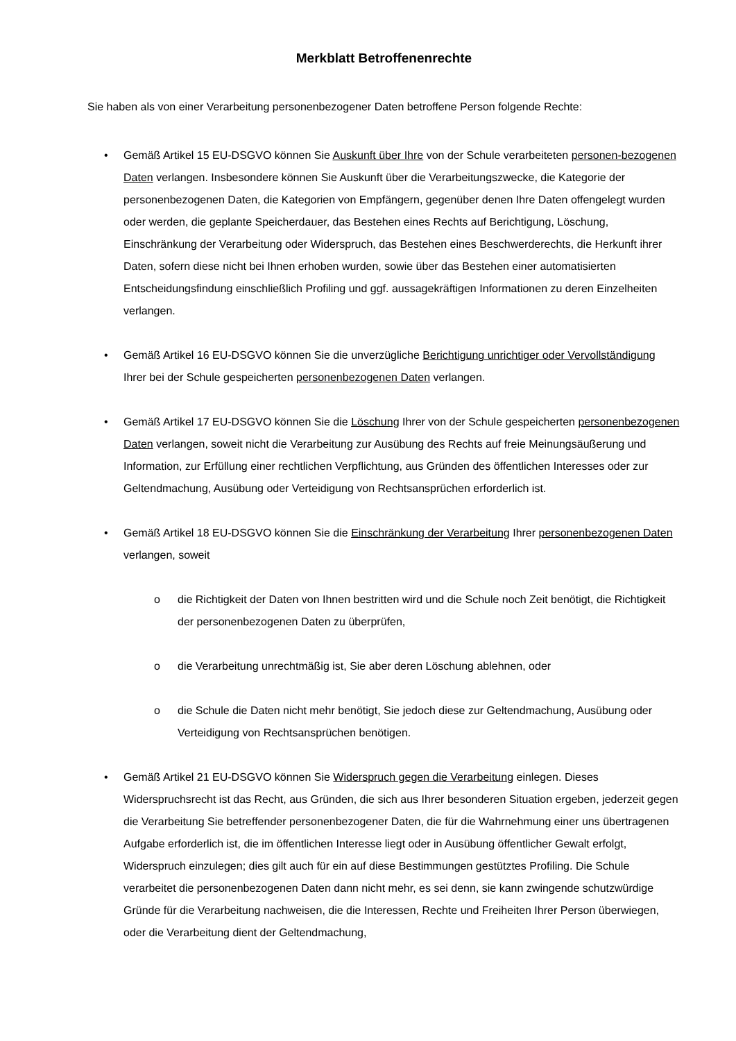Merkblatt Betroffenenrechte
Sie haben als von einer Verarbeitung personenbezogener Daten betroffene Person folgende Rechte:
• Gemäß Artikel 15 EU-DSGVO können Sie Auskunft über Ihre von der Schule verarbeiteten personen-bezogenen Daten verlangen. Insbesondere können Sie Auskunft über die Verarbeitungszwecke, die Kategorie der personenbezogenen Daten, die Kategorien von Empfängern, gegenüber denen Ihre Daten offengelegt wurden oder werden, die geplante Speicherdauer, das Bestehen eines Rechts auf Berichtigung, Löschung, Einschränkung der Verarbeitung oder Widerspruch, das Bestehen eines Beschwerderechts, die Herkunft ihrer Daten, sofern diese nicht bei Ihnen erhoben wurden, sowie über das Bestehen einer automatisierten Entscheidungsfindung einschließlich Profiling und ggf. aussagekräftigen Informationen zu deren Einzelheiten verlangen.
• Gemäß Artikel 16 EU-DSGVO können Sie die unverzügliche Berichtigung unrichtiger oder Vervollständigung Ihrer bei der Schule gespeicherten personenbezogenen Daten verlangen.
• Gemäß Artikel 17 EU-DSGVO können Sie die Löschung Ihrer von der Schule gespeicherten personenbezogenen Daten verlangen, soweit nicht die Verarbeitung zur Ausübung des Rechts auf freie Meinungsäußerung und Information, zur Erfüllung einer rechtlichen Verpflichtung, aus Gründen des öffentlichen Interesses oder zur Geltendmachung, Ausübung oder Verteidigung von Rechtsansprüchen erforderlich ist.
• Gemäß Artikel 18 EU-DSGVO können Sie die Einschränkung der Verarbeitung Ihrer personenbezogenen Daten verlangen, soweit
o die Richtigkeit der Daten von Ihnen bestritten wird und die Schule noch Zeit benötigt, die Richtigkeit der personenbezogenen Daten zu überprüfen,
o die Verarbeitung unrechtmäßig ist, Sie aber deren Löschung ablehnen, oder
o die Schule die Daten nicht mehr benötigt, Sie jedoch diese zur Geltendmachung, Ausübung oder Verteidigung von Rechtsansprüchen benötigen.
• Gemäß Artikel 21 EU-DSGVO können Sie Widerspruch gegen die Verarbeitung einlegen. Dieses Widerspruchsrecht ist das Recht, aus Gründen, die sich aus Ihrer besonderen Situation ergeben, jederzeit gegen die Verarbeitung Sie betreffender personenbezogener Daten, die für die Wahrnehmung einer uns übertragenen Aufgabe erforderlich ist, die im öffentlichen Interesse liegt oder in Ausübung öffentlicher Gewalt erfolgt, Widerspruch einzulegen; dies gilt auch für ein auf diese Bestimmungen gestütztes Profiling. Die Schule verarbeitet die personenbezogenen Daten dann nicht mehr, es sei denn, sie kann zwingende schutzwürdige Gründe für die Verarbeitung nachweisen, die die Interessen, Rechte und Freiheiten Ihrer Person überwiegen, oder die Verarbeitung dient der Geltendmachung,